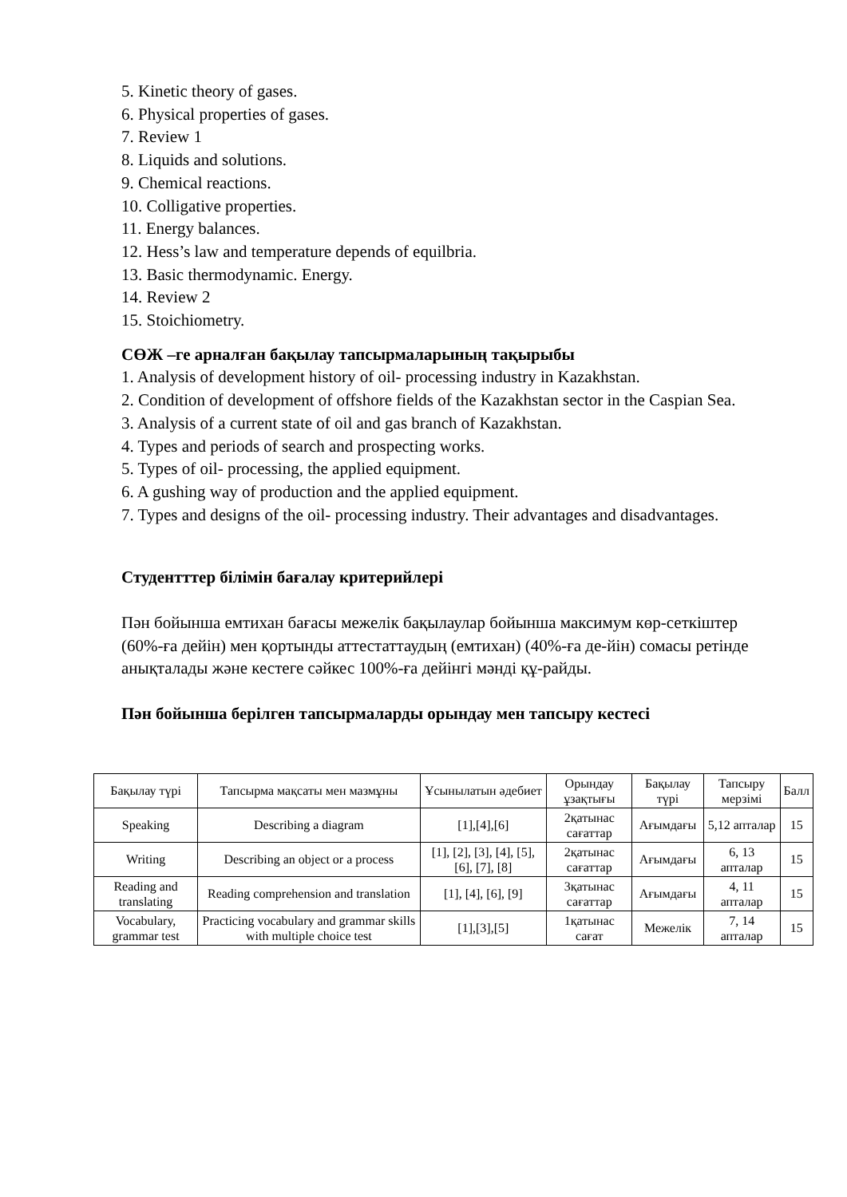5. Kinetic theory of gases.
6. Physical properties of gases.
7. Review 1
8. Liquids and solutions.
9. Chemical reactions.
10. Colligative properties.
11. Energy balances.
12. Hess’s law and temperature depends of equilbria.
13. Basic thermodynamic. Energy.
14. Review 2
15. Stoichiometry.
СӨЖ –ге арналған бақылау тапсырмаларының тақырыбы
1. Analysis of development history of oil- processing industry in Kazakhstan.
2. Condition of development of offshore fields of the Kazakhstan sector in the Caspian Sea.
3. Analysis of a current state of oil and gas branch of Kazakhstan.
4. Types and periods of search and prospecting works.
5. Types of oil- processing, the applied equipment.
6. A gushing way of production and the applied equipment.
7. Types and designs of the oil- processing industry. Their advantages and disadvantages.
Студентттер білімін бағалау критерийлері
Пән бойынша емтихан бағасы межелік бақылаулар бойынша максимум көр-сеткіштер (60%-ға дейін) мен қортынды аттестаттаудың (емтихан) (40%-ға де-йін) сомасы ретінде анықталады және кестеге сәйкес 100%-ға дейінгі мәнді құ-райды.
Пән бойынша берілген тапсырмаларды орындау мен тапсыру кестесі
| Бақылау түрі | Тапсырма мақсаты мен мазмұны | Ұсынылатын әдебиет | Орындау ұзақтығы | Бақылау түрі | Тапсыру мерзімі | Балл |
| --- | --- | --- | --- | --- | --- | --- |
| Speaking | Describing a diagram | [1],[4],[6] | 2қатынас сағаттар | Ағымдағы | 5,12 апталар | 15 |
| Writing | Describing an object or a process | [1], [2], [3], [4], [5], [6], [7], [8] | 2қатынас сағаттар | Ағымдағы | 6, 13 апталар | 15 |
| Reading and translating | Reading comprehension and translation | [1], [4], [6], [9] | 3қатынас сағаттар | Ағымдағы | 4, 11 апталар | 15 |
| Vocabulary, grammar test | Practicing vocabulary and grammar skills with multiple choice test | [1],[3],[5] | 1қатынас сағат | Межелік | 7, 14 апталар | 15 |